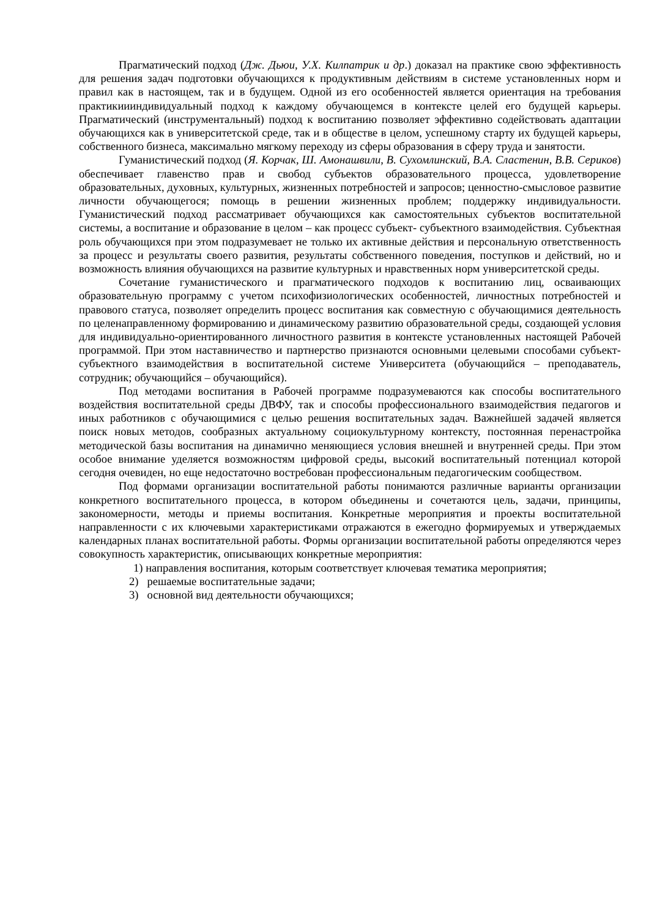Прагматический подход (Дж. Дьюи, У.Х. Килпатрик и др.) доказал на практике свою эффективность для решения задач подготовки обучающихся к продуктивным действиям в системе установленных норм и правил как в настоящем, так и в будущем. Одной из его особенностей является ориентация на требования практикиииндивидуальный подход к каждому обучающемся в контексте целей его будущей карьеры. Прагматический (инструментальный) подход к воспитанию позволяет эффективно содействовать адаптации обучающихся как в университетской среде, так и в обществе в целом, успешному старту их будущей карьеры, собственного бизнеса, максимально мягкому переходу из сферы образования в сферу труда и занятости.
Гуманистический подход (Я. Корчак, Ш. Амонашвили, В. Сухомлинский, В.А. Сластенин, В.В. Сериков) обеспечивает главенство прав и свобод субъектов образовательного процесса, удовлетворение образовательных, духовных, культурных, жизненных потребностей и запросов; ценностно-смысловое развитие личности обучающегося; помощь в решении жизненных проблем; поддержку индивидуальности. Гуманистический подход рассматривает обучающихся как самостоятельных субъектов воспитательной системы, а воспитание и образование в целом – как процесс субъект- субъектного взаимодействия. Субъектная роль обучающихся при этом подразумевает не только их активные действия и персональную ответственность за процесс и результаты своего развития, результаты собственного поведения, поступков и действий, но и возможность влияния обучающихся на развитие культурных и нравственных норм университетской среды.
Сочетание гуманистического и прагматического подходов к воспитанию лиц, осваивающих образовательную программу с учетом психофизиологических особенностей, личностных потребностей и правового статуса, позволяет определить процесс воспитания как совместную с обучающимися деятельность по целенаправленному формированию и динамическому развитию образовательной среды, создающей условия для индивидуально-ориентированного личностного развития в контексте установленных настоящей Рабочей программой. При этом наставничество и партнерство признаются основными целевыми способами субъект-субъектного взаимодействия в воспитательной системе Университета (обучающийся – преподаватель, сотрудник; обучающийся – обучающийся).
Под методами воспитания в Рабочей программе подразумеваются как способы воспитательного воздействия воспитательной среды ДВФУ, так и способы профессионального взаимодействия педагогов и иных работников с обучающимися с целью решения воспитательных задач. Важнейшей задачей является поиск новых методов, сообразных актуальному социокультурному контексту, постоянная перенастройка методической базы воспитания на динамично меняющиеся условия внешней и внутренней среды. При этом особое внимание уделяется возможностям цифровой среды, высокий воспитательный потенциал которой сегодня очевиден, но еще недостаточно востребован профессиональным педагогическим сообществом.
Под формами организации воспитательной работы понимаются различные варианты организации конкретного воспитательного процесса, в котором объединены и сочетаются цель, задачи, принципы, закономерности, методы и приемы воспитания. Конкретные мероприятия и проекты воспитательной направленности с их ключевыми характеристиками отражаются в ежегодно формируемых и утверждаемых календарных планах воспитательной работы. Формы организации воспитательной работы определяются через совокупность характеристик, описывающих конкретные мероприятия:
1) направления воспитания, которым соответствует ключевая тематика мероприятия;
2) решаемые воспитательные задачи;
3) основной вид деятельности обучающихся;